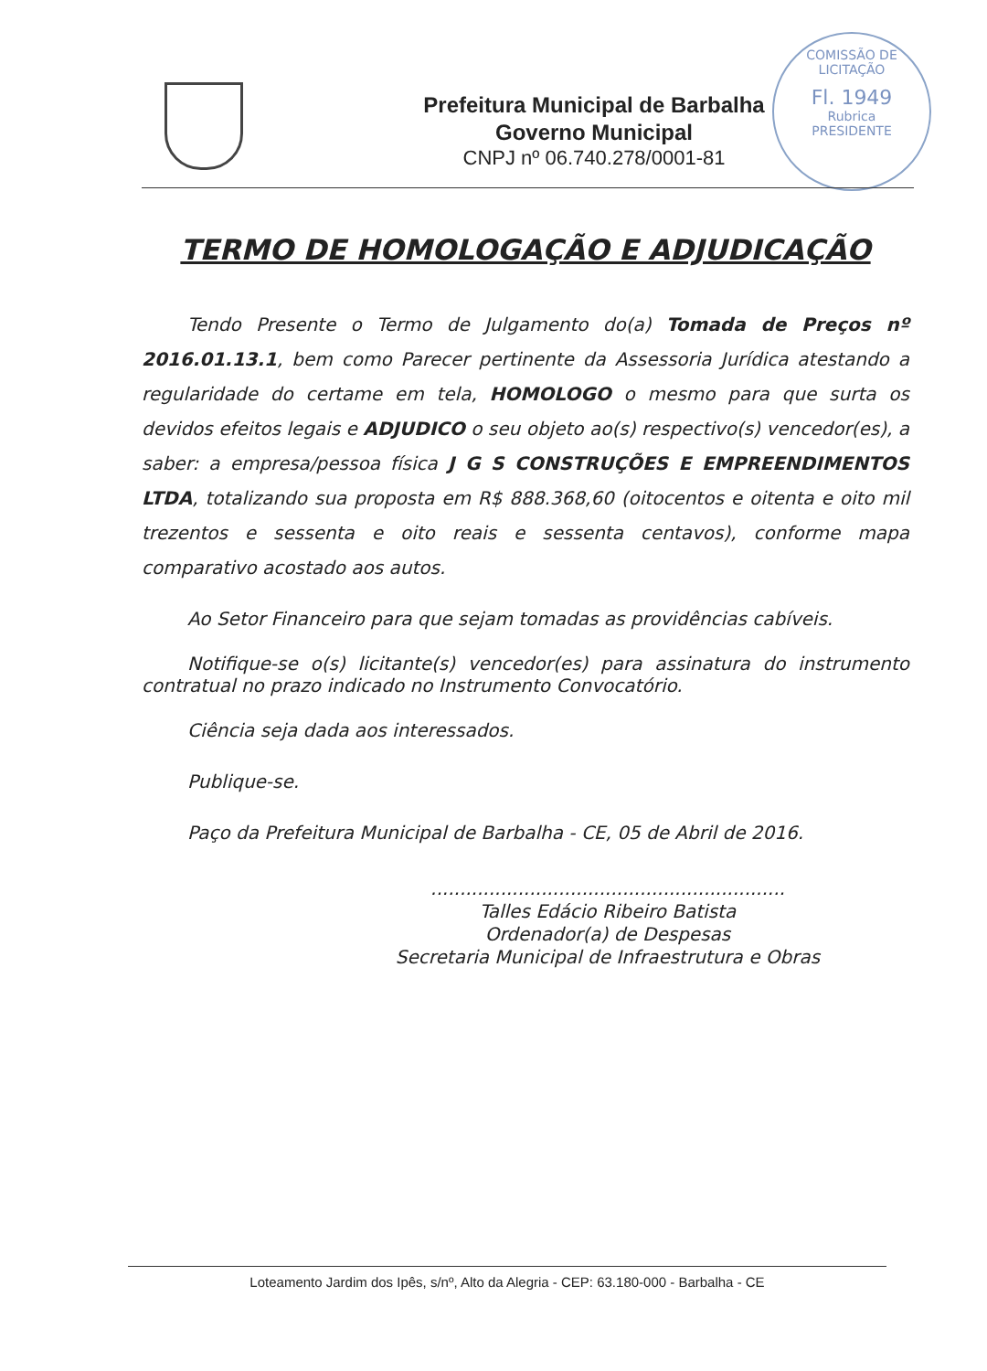COMISSÃO DE LICITAÇÃO
Fl. 1949
Rubrica
PRESIDENTE
Prefeitura Municipal de Barbalha
Governo Municipal
CNPJ nº 06.740.278/0001-81
TERMO DE HOMOLOGAÇÃO E ADJUDICAÇÃO
Tendo Presente o Termo de Julgamento do(a) Tomada de Preços nº 2016.01.13.1, bem como Parecer pertinente da Assessoria Jurídica atestando a regularidade do certame em tela, HOMOLOGO o mesmo para que surta os devidos efeitos legais e ADJUDICO o seu objeto ao(s) respectivo(s) vencedor(es), a saber: a empresa/pessoa física J G S CONSTRUÇÕES E EMPREENDIMENTOS LTDA, totalizando sua proposta em R$ 888.368,60 (oitocentos e oitenta e oito mil trezentos e sessenta e oito reais e sessenta centavos), conforme mapa comparativo acostado aos autos.
Ao Setor Financeiro para que sejam tomadas as providências cabíveis.
Notifique-se o(s) licitante(s) vencedor(es) para assinatura do instrumento contratual no prazo indicado no Instrumento Convocatório.
Ciência seja dada aos interessados.
Publique-se.
Paço da Prefeitura Municipal de Barbalha - CE, 05 de Abril de 2016.
.............................................................
Talles Edácio Ribeiro Batista
Ordenador(a) de Despesas
Secretaria Municipal de Infraestrutura e Obras
Loteamento Jardim dos Ipês, s/nº, Alto da Alegria - CEP: 63.180-000 - Barbalha - CE